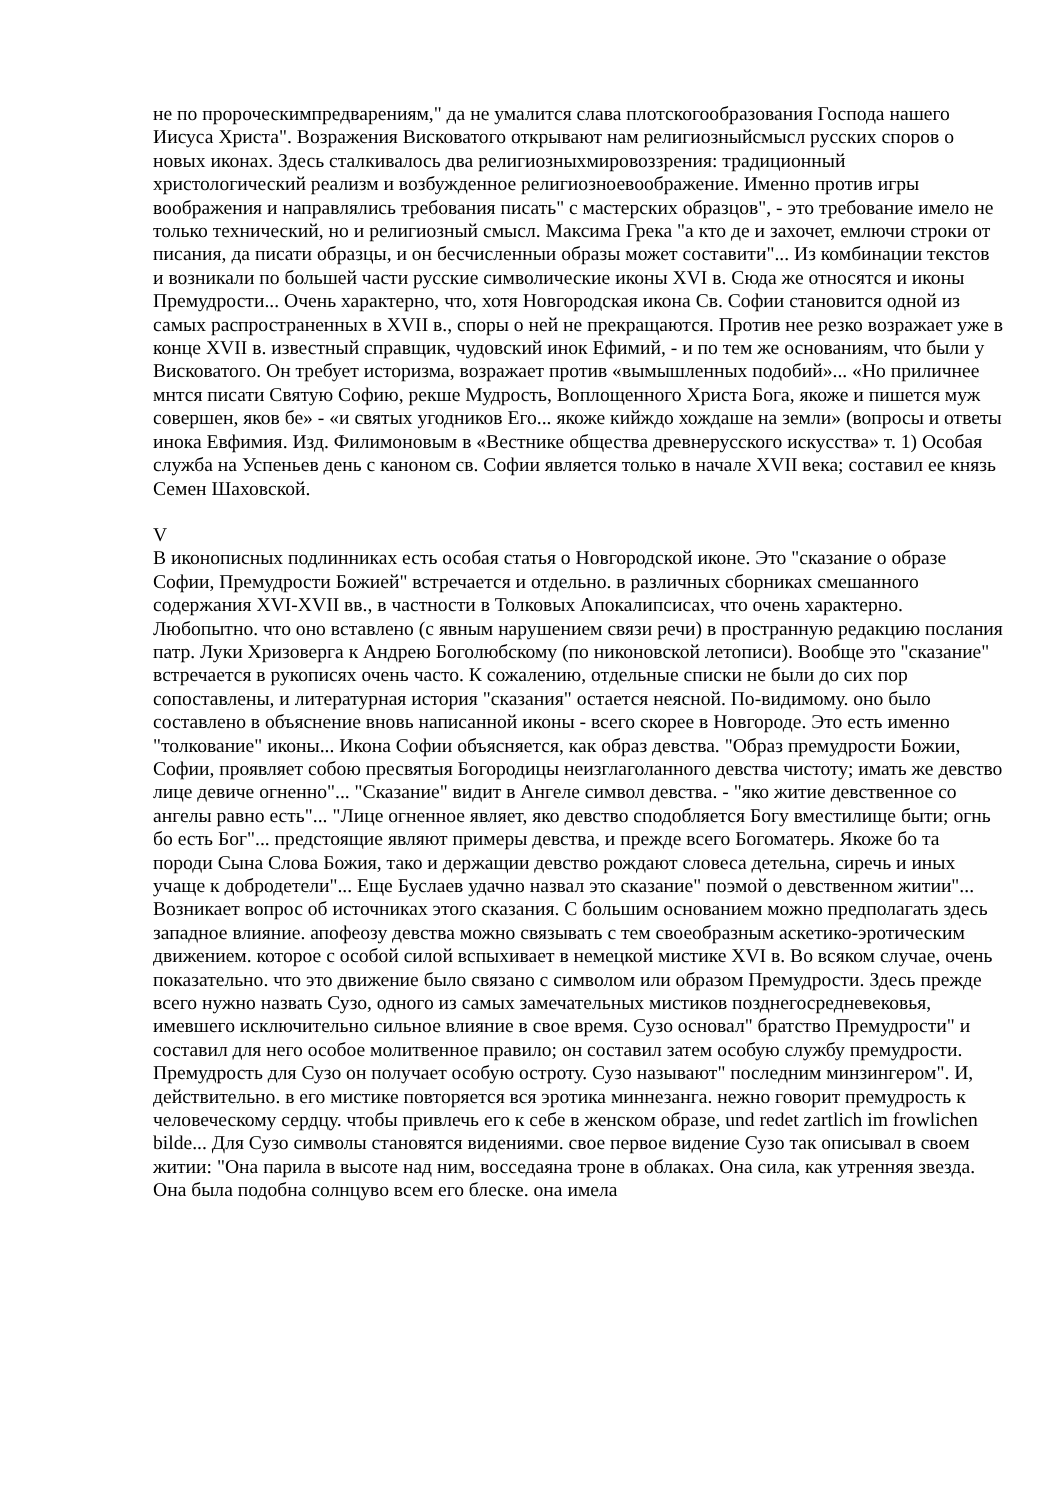не по пророческимпредварениям," да не умалится слава плотскогообразования Господа нашего Иисуса Христа". Возражения Висковатого открывают нам религиозныйсмысл русских споров о новых иконах. Здесь сталкивалось два религиозныхмировоззрения: традиционный христологический реализм и возбужденное религиозноевоображение. Именно против игры воображения и направлялись требования писать" с мастерских образцов", - это требование имело не только технический, но и религиозный смысл. Максима Грека "а кто де и захочет, емлючи строки от писания, да писати образцы, и он бесчисленныи образы может составити"... Из комбинации текстов и возникали по большей части русские символические иконы XVI в. Сюда же относятся и иконы Премудрости... Очень характерно, что, хотя Новгородская икона Св. Софии становится одной из самых распространенных в XVII в., споры о ней не прекращаются. Против нее резко возражает уже в конце XVII в. известный справщик, чудовский инок Ефимий, - и по тем же основаниям, что были у Висковатого. Он требует историзма, возражает против «вымышленных подобий»... «Но приличнее мнтся писати Святую Софию, рекше Мудрость, Воплощенного Христа Бога, якоже и пишется муж совершен, яков бе» - «и святых угодников Его... якоже кийждо хождаше на земли» (вопросы и ответы инока Евфимия. Изд. Филимоновым в «Вестнике общества древнерусского искусства» т. 1) Особая служба на Успеньев день с каноном св. Софии является только в начале XVII века; составил ее князь Семен Шаховской.
V
В иконописных подлинниках есть особая статья о Новгородской иконе. Это "сказание о образе Софии, Премудрости Божией" встречается и отдельно. в различных сборниках смешанного содержания XVI-XVII вв., в частности в Толковых Апокалипсисах, что очень характерно. Любопытно. что оно вставлено (с явным нарушением связи речи) в пространную редакцию послания патр. Луки Хризоверга к Андрею Боголюбскому (по никоновской летописи). Вообще это "сказание" встречается в рукописях очень часто. К сожалению, отдельные списки не были до сих пор сопоставлены, и литературная история "сказания" остается неясной. По-видимому. оно было составлено в объяснение вновь написанной иконы - всего скорее в Новгороде. Это есть именно "толкование" иконы... Икона Софии объясняется, как образ девства. "Образ премудрости Божии, Софии, проявляет собою пресвятыя Богородицы неизглаголанного девства чистоту; имать же девство лице девиче огненно"... "Сказание" видит в Ангеле символ девства. - "яко житие девственное со ангелы равно есть"... "Лице огненное являет, яко девство сподобляется Богу вместилище быти; огнь бо есть Бог"... предстоящие являют примеры девства, и прежде всего Богоматерь. Якоже бо та породи Сына Слова Божия, тако и держащии девство рождают словеса детельна, сиречь и иных учаще к добродетели"... Еще Буслаев удачно назвал это сказание" поэмой о девственном житии"... Возникает вопрос об источниках этого сказания. С большим основанием можно предполагать здесь западное влияние. апофеозу девства можно связывать с тем своеобразным аскетико-эротическим движением. которое с особой силой вспыхивает в немецкой мистике XVI в. Во всяком случае, очень показательно. что это движение было связано с символом или образом Премудрости. Здесь прежде всего нужно назвать Сузо, одного из самых замечательных мистиков позднегосредневековья, имевшего исключительно сильное влияние в свое время. Сузо основал" братство Премудрости" и составил для него особое молитвенное правило; он составил затем особую службу премудрости. Премудрость для Сузо он получает особую остроту. Сузо называют" последним минзингером". И, действительно. в его мистике повторяется вся эротика миннезанга. нежно говорит премудрость к человеческому сердцу. чтобы привлечь его к себе в женском образе, und redet zartlich im frowlichen bilde... Для Сузо символы становятся видениями. свое первое видение Сузо так описывал в своем житии: "Она парила в высоте над ним, восседаяна троне в облаках. Она сила, как утренняя звезда. Она была подобна солнцуво всем его блеске. она имела